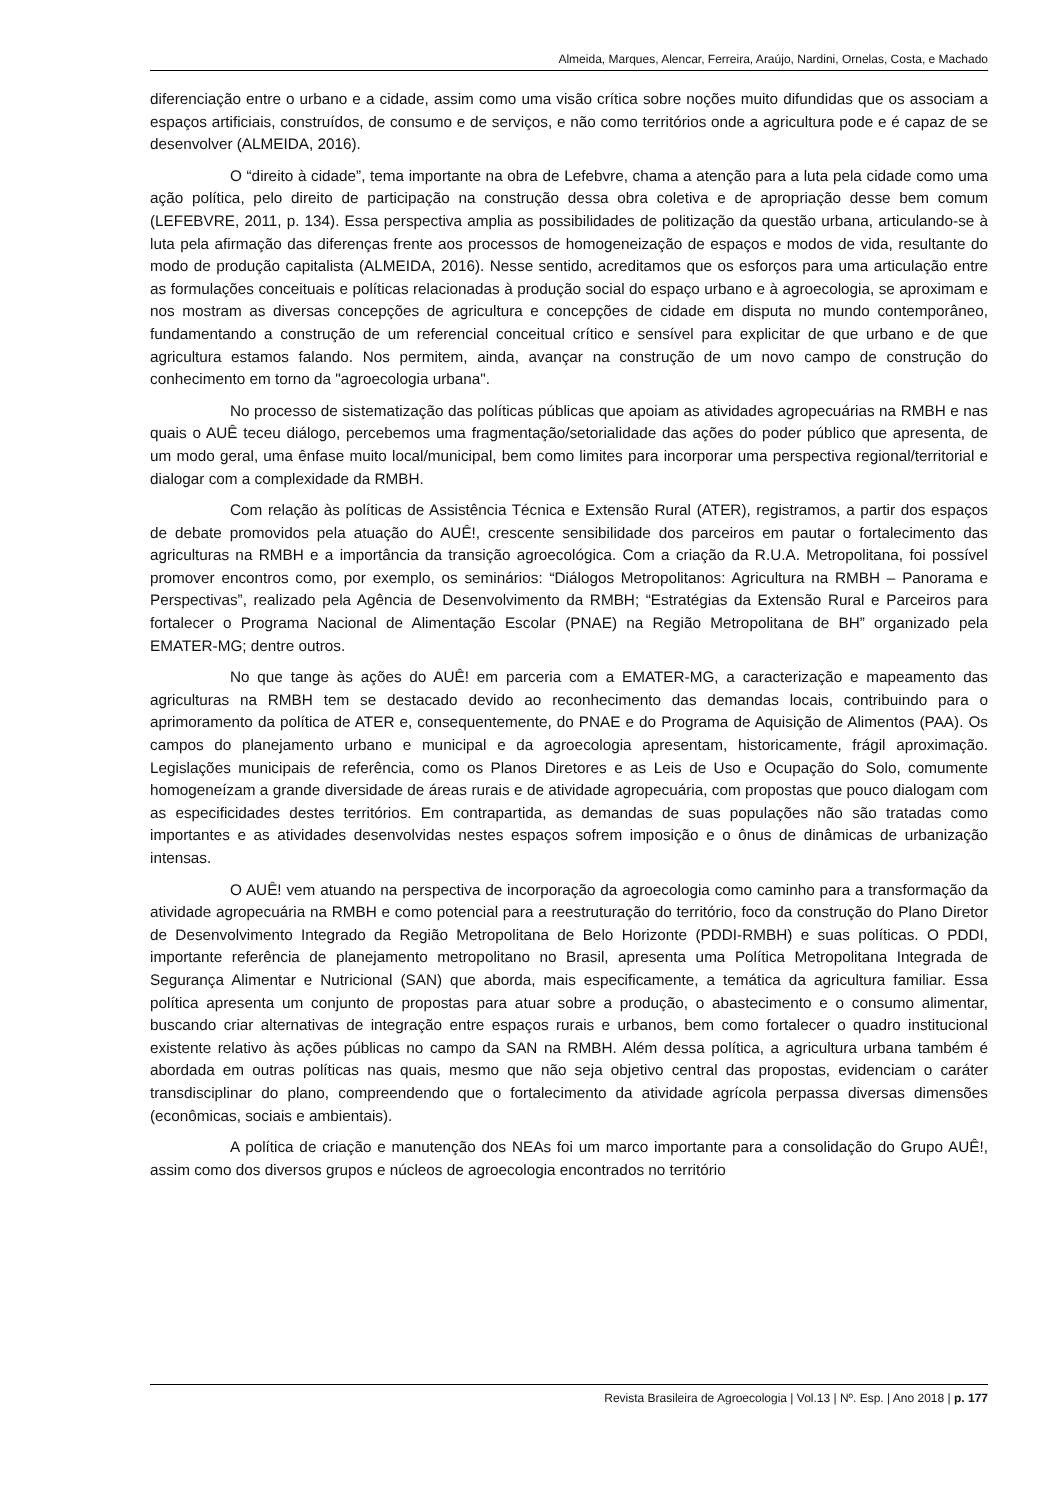Almeida, Marques, Alencar, Ferreira, Araújo, Nardini, Ornelas, Costa, e Machado
diferenciação entre o urbano e a cidade, assim como uma visão crítica sobre noções muito difundidas que os associam a espaços artificiais, construídos, de consumo e de serviços, e não como territórios onde a agricultura pode e é capaz de se desenvolver (ALMEIDA, 2016).
O “direito à cidade”, tema importante na obra de Lefebvre, chama a atenção para a luta pela cidade como uma ação política, pelo direito de participação na construção dessa obra coletiva e de apropriação desse bem comum (LEFEBVRE, 2011, p. 134). Essa perspectiva amplia as possibilidades de politização da questão urbana, articulando-se à luta pela afirmação das diferenças frente aos processos de homogeneização de espaços e modos de vida, resultante do modo de produção capitalista (ALMEIDA, 2016). Nesse sentido, acreditamos que os esforços para uma articulação entre as formulações conceituais e políticas relacionadas à produção social do espaço urbano e à agroecologia, se aproximam e nos mostram as diversas concepções de agricultura e concepções de cidade em disputa no mundo contemporâneo, fundamentando a construção de um referencial conceitual crítico e sensível para explicitar de que urbano e de que agricultura estamos falando. Nos permitem, ainda, avançar na construção de um novo campo de construção do conhecimento em torno da "agroecologia urbana".
No processo de sistematização das políticas públicas que apoiam as atividades agropecuárias na RMBH e nas quais o AUÊ teceu diálogo, percebemos uma fragmentação/setorialidade das ações do poder público que apresenta, de um modo geral, uma ênfase muito local/municipal, bem como limites para incorporar uma perspectiva regional/territorial e dialogar com a complexidade da RMBH.
Com relação às políticas de Assistência Técnica e Extensão Rural (ATER), registramos, a partir dos espaços de debate promovidos pela atuação do AUÊ!, crescente sensibilidade dos parceiros em pautar o fortalecimento das agriculturas na RMBH e a importância da transição agroecológica. Com a criação da R.U.A. Metropolitana, foi possível promover encontros como, por exemplo, os seminários: “Diálogos Metropolitanos: Agricultura na RMBH – Panorama e Perspectivas”, realizado pela Agência de Desenvolvimento da RMBH; “Estratégias da Extensão Rural e Parceiros para fortalecer o Programa Nacional de Alimentação Escolar (PNAE) na Região Metropolitana de BH” organizado pela EMATER-MG; dentre outros.
No que tange às ações do AUÊ! em parceria com a EMATER-MG, a caracterização e mapeamento das agriculturas na RMBH tem se destacado devido ao reconhecimento das demandas locais, contribuindo para o aprimoramento da política de ATER e, consequentemente, do PNAE e do Programa de Aquisição de Alimentos (PAA). Os campos do planejamento urbano e municipal e da agroecologia apresentam, historicamente, frágil aproximação. Legislações municipais de referência, como os Planos Diretores e as Leis de Uso e Ocupação do Solo, comumente homogeneízam a grande diversidade de áreas rurais e de atividade agropecuária, com propostas que pouco dialogam com as especificidades destes territórios. Em contrapartida, as demandas de suas populações não são tratadas como importantes e as atividades desenvolvidas nestes espaços sofrem imposição e o ônus de dinâmicas de urbanização intensas.
O AUÊ! vem atuando na perspectiva de incorporação da agroecologia como caminho para a transformação da atividade agropecuária na RMBH e como potencial para a reestruturação do território, foco da construção do Plano Diretor de Desenvolvimento Integrado da Região Metropolitana de Belo Horizonte (PDDI-RMBH) e suas políticas. O PDDI, importante referência de planejamento metropolitano no Brasil, apresenta uma Política Metropolitana Integrada de Segurança Alimentar e Nutricional (SAN) que aborda, mais especificamente, a temática da agricultura familiar. Essa política apresenta um conjunto de propostas para atuar sobre a produção, o abastecimento e o consumo alimentar, buscando criar alternativas de integração entre espaços rurais e urbanos, bem como fortalecer o quadro institucional existente relativo às ações públicas no campo da SAN na RMBH. Além dessa política, a agricultura urbana também é abordada em outras políticas nas quais, mesmo que não seja objetivo central das propostas, evidenciam o caráter transdisciplinar do plano, compreendendo que o fortalecimento da atividade agrícola perpassa diversas dimensões (econômicas, sociais e ambientais).
A política de criação e manutenção dos NEAs foi um marco importante para a consolidação do Grupo AUÊ!, assim como dos diversos grupos e núcleos de agroecologia encontrados no território
Revista Brasileira de Agroecologia | Vol.13 | Nº. Esp. | Ano 2018 | p. 177